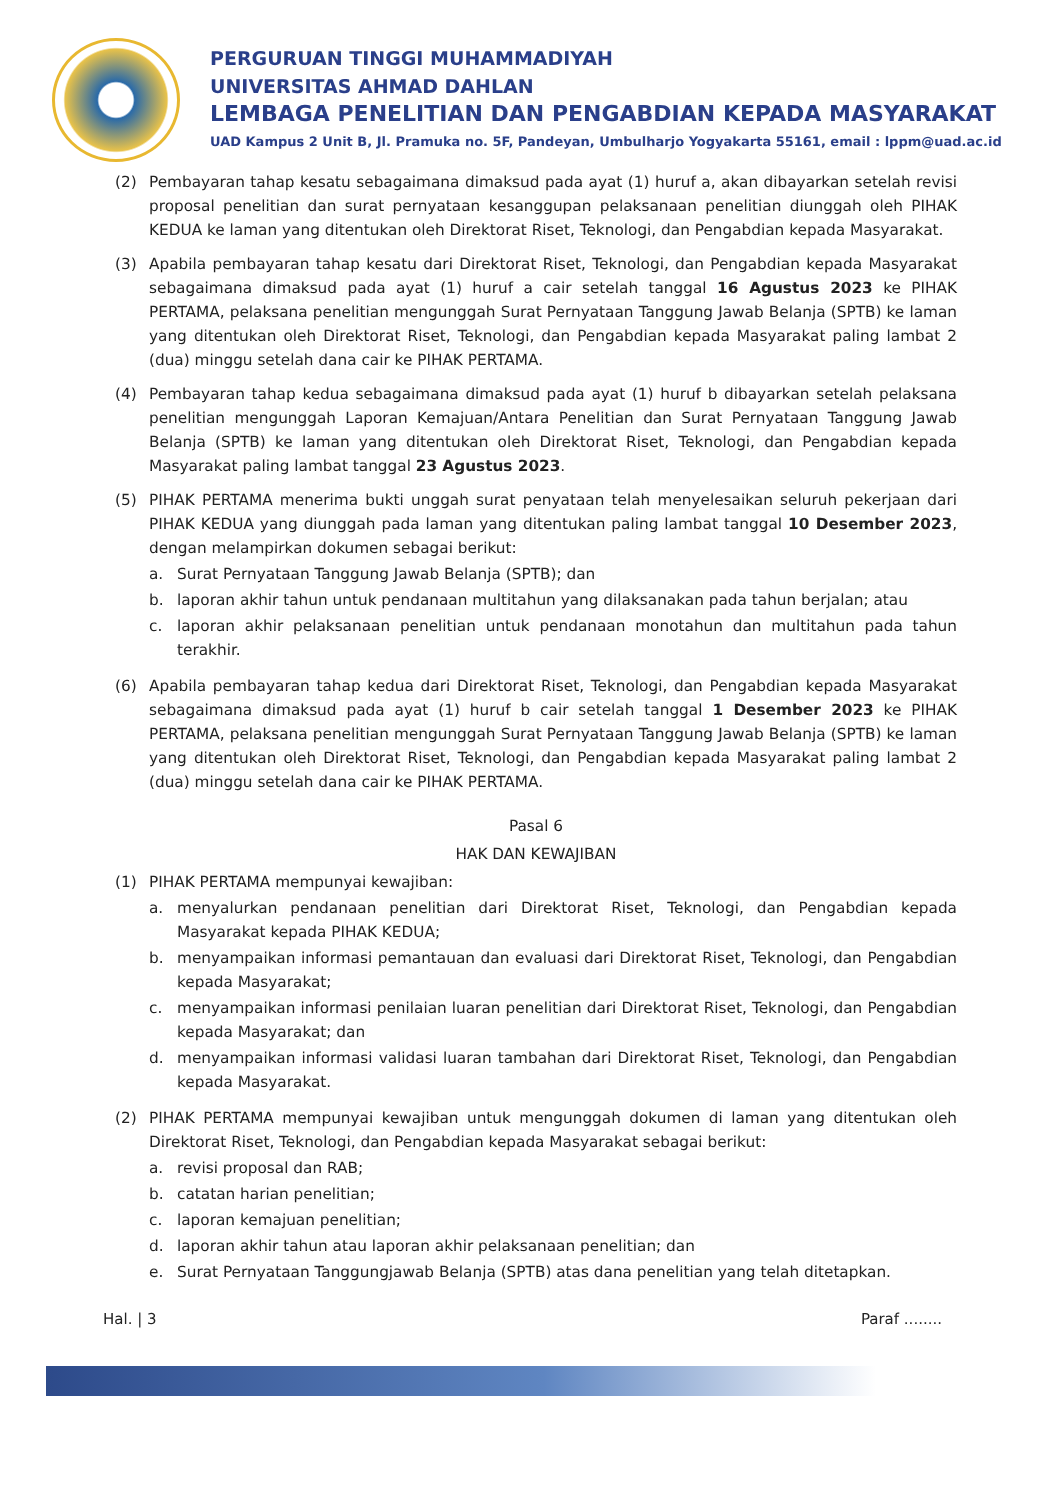PERGURUAN TINGGI MUHAMMADIYAH
UNIVERSITAS AHMAD DAHLAN
LEMBAGA PENELITIAN DAN PENGABDIAN KEPADA MASYARAKAT
UAD Kampus 2 Unit B, Jl. Pramuka no. 5F, Pandeyan, Umbulharjo Yogyakarta 55161, email : lppm@uad.ac.id
(2) Pembayaran tahap kesatu sebagaimana dimaksud pada ayat (1) huruf a, akan dibayarkan setelah revisi proposal penelitian dan surat pernyataan kesanggupan pelaksanaan penelitian diunggah oleh PIHAK KEDUA ke laman yang ditentukan oleh Direktorat Riset, Teknologi, dan Pengabdian kepada Masyarakat.
(3) Apabila pembayaran tahap kesatu dari Direktorat Riset, Teknologi, dan Pengabdian kepada Masyarakat sebagaimana dimaksud pada ayat (1) huruf a cair setelah tanggal 16 Agustus 2023 ke PIHAK PERTAMA, pelaksana penelitian mengunggah Surat Pernyataan Tanggung Jawab Belanja (SPTB) ke laman yang ditentukan oleh Direktorat Riset, Teknologi, dan Pengabdian kepada Masyarakat paling lambat 2 (dua) minggu setelah dana cair ke PIHAK PERTAMA.
(4) Pembayaran tahap kedua sebagaimana dimaksud pada ayat (1) huruf b dibayarkan setelah pelaksana penelitian mengunggah Laporan Kemajuan/Antara Penelitian dan Surat Pernyataan Tanggung Jawab Belanja (SPTB) ke laman yang ditentukan oleh Direktorat Riset, Teknologi, dan Pengabdian kepada Masyarakat paling lambat tanggal 23 Agustus 2023.
(5) PIHAK PERTAMA menerima bukti unggah surat penyataan telah menyelesaikan seluruh pekerjaan dari PIHAK KEDUA yang diunggah pada laman yang ditentukan paling lambat tanggal 10 Desember 2023, dengan melampirkan dokumen sebagai berikut:
a. Surat Pernyataan Tanggung Jawab Belanja (SPTB); dan
b. laporan akhir tahun untuk pendanaan multitahun yang dilaksanakan pada tahun berjalan; atau
c. laporan akhir pelaksanaan penelitian untuk pendanaan monotahun dan multitahun pada tahun terakhir.
(6) Apabila pembayaran tahap kedua dari Direktorat Riset, Teknologi, dan Pengabdian kepada Masyarakat sebagaimana dimaksud pada ayat (1) huruf b cair setelah tanggal 1 Desember 2023 ke PIHAK PERTAMA, pelaksana penelitian mengunggah Surat Pernyataan Tanggung Jawab Belanja (SPTB) ke laman yang ditentukan oleh Direktorat Riset, Teknologi, dan Pengabdian kepada Masyarakat paling lambat 2 (dua) minggu setelah dana cair ke PIHAK PERTAMA.
Pasal 6
HAK DAN KEWAJIBAN
(1) PIHAK PERTAMA mempunyai kewajiban:
a. menyalurkan pendanaan penelitian dari Direktorat Riset, Teknologi, dan Pengabdian kepada Masyarakat kepada PIHAK KEDUA;
b. menyampaikan informasi pemantauan dan evaluasi dari Direktorat Riset, Teknologi, dan Pengabdian kepada Masyarakat;
c. menyampaikan informasi penilaian luaran penelitian dari Direktorat Riset, Teknologi, dan Pengabdian kepada Masyarakat; dan
d. menyampaikan informasi validasi luaran tambahan dari Direktorat Riset, Teknologi, dan Pengabdian kepada Masyarakat.
(2) PIHAK PERTAMA mempunyai kewajiban untuk mengunggah dokumen di laman yang ditentukan oleh Direktorat Riset, Teknologi, dan Pengabdian kepada Masyarakat sebagai berikut:
a. revisi proposal dan RAB;
b. catatan harian penelitian;
c. laporan kemajuan penelitian;
d. laporan akhir tahun atau laporan akhir pelaksanaan penelitian; dan
e. Surat Pernyataan Tanggungjawab Belanja (SPTB) atas dana penelitian yang telah ditetapkan.
Hal. | 3 Paraf ........